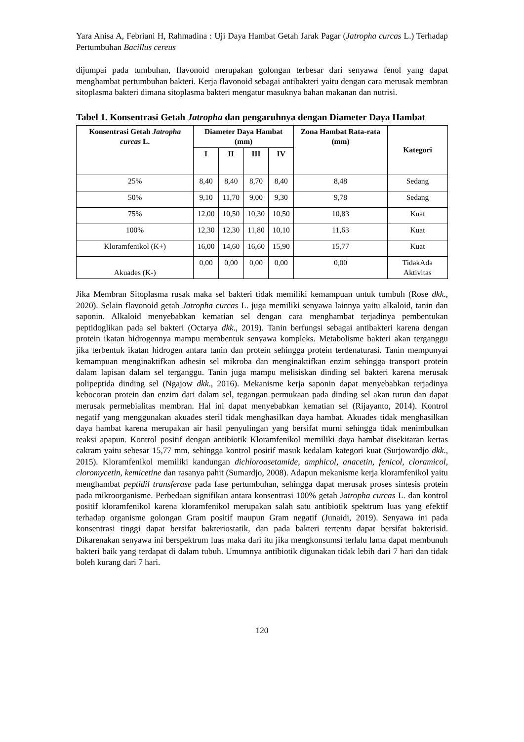Yara Anisa A, Febriani H, Rahmadina : Uji Daya Hambat Getah Jarak Pagar (Jatropha curcas L.) Terhadap Pertumbuhan Bacillus cereus
dijumpai pada tumbuhan, flavonoid merupakan golongan terbesar dari senyawa fenol yang dapat menghambat pertumbuhan bakteri. Kerja flavonoid sebagai antibakteri yaitu dengan cara merusak membran sitoplasma bakteri dimana sitoplasma bakteri mengatur masuknya bahan makanan dan nutrisi.
Tabel 1. Konsentrasi Getah Jatropha dan pengaruhnya dengan Diameter Daya Hambat
| Konsentrasi Getah Jatropha curcas L. | Diameter Daya Hambat (mm) | | | | Zona Hambat Rata-rata (mm) | Kategori |
| --- | --- | --- | --- | --- | --- | --- |
| | I | II | III | IV | | |
| 25% | 8,40 | 8,40 | 8,70 | 8,40 | 8,48 | Sedang |
| 50% | 9,10 | 11,70 | 9,00 | 9,30 | 9,78 | Sedang |
| 75% | 12,00 | 10,50 | 10,30 | 10,50 | 10,83 | Kuat |
| 100% | 12,30 | 12,30 | 11,80 | 10,10 | 11,63 | Kuat |
| Kloramfenikol (K+) | 16,00 | 14,60 | 16,60 | 15,90 | 15,77 | Kuat |
| Akuades (K-) | 0,00 | 0,00 | 0,00 | 0,00 | 0,00 | TidakAda Aktivitas |
Jika Membran Sitoplasma rusak maka sel bakteri tidak memiliki kemampuan untuk tumbuh (Rose dkk., 2020). Selain flavonoid getah Jatropha curcas L. juga memiliki senyawa lainnya yaitu alkaloid, tanin dan saponin. Alkaloid menyebabkan kematian sel dengan cara menghambat terjadinya pembentukan peptidoglikan pada sel bakteri (Octarya dkk., 2019). Tanin berfungsi sebagai antibakteri karena dengan protein ikatan hidrogennya mampu membentuk senyawa kompleks. Metabolisme bakteri akan terganggu jika terbentuk ikatan hidrogen antara tanin dan protein sehingga protein terdenaturasi. Tanin mempunyai kemampuan menginaktifkan adhesin sel mikroba dan menginaktifkan enzim sehingga transport protein dalam lapisan dalam sel terganggu. Tanin juga mampu melisiskan dinding sel bakteri karena merusak polipeptida dinding sel (Ngajow dkk., 2016). Mekanisme kerja saponin dapat menyebabkan terjadinya kebocoran protein dan enzim dari dalam sel, tegangan permukaan pada dinding sel akan turun dan dapat merusak permebialitas membran. Hal ini dapat menyebabkan kematian sel (Rijayanto, 2014). Kontrol negatif yang menggunakan akuades steril tidak menghasilkan daya hambat. Akuades tidak menghasilkan daya hambat karena merupakan air hasil penyulingan yang bersifat murni sehingga tidak menimbulkan reaksi apapun. Kontrol positif dengan antibiotik Kloramfenikol memiliki daya hambat disekitaran kertas cakram yaitu sebesar 15,77 mm, sehingga kontrol positif masuk kedalam kategori kuat (Surjowardjo dkk., 2015). Kloramfenikol memiliki kandungan dichloroasetamide, amphicol, anacetin, fenicol, cloramicol, cloromycetin, kemicetine dan rasanya pahit (Sumardjo, 2008). Adapun mekanisme kerja kloramfenikol yaitu menghambat peptidil transferase pada fase pertumbuhan, sehingga dapat merusak proses sintesis protein pada mikroorganisme. Perbedaan signifikan antara konsentrasi 100% getah Jatropha curcas L. dan kontrol positif kloramfenikol karena kloramfenikol merupakan salah satu antibiotik spektrum luas yang efektif terhadap organisme golongan Gram positif maupun Gram negatif (Junaidi, 2019). Senyawa ini pada konsentrasi tinggi dapat bersifat bakteriostatik, dan pada bakteri tertentu dapat bersifat bakterisid. Dikarenakan senyawa ini berspektrum luas maka dari itu jika mengkonsumsi terlalu lama dapat membunuh bakteri baik yang terdapat di dalam tubuh. Umumnya antibiotik digunakan tidak lebih dari 7 hari dan tidak boleh kurang dari 7 hari.
120